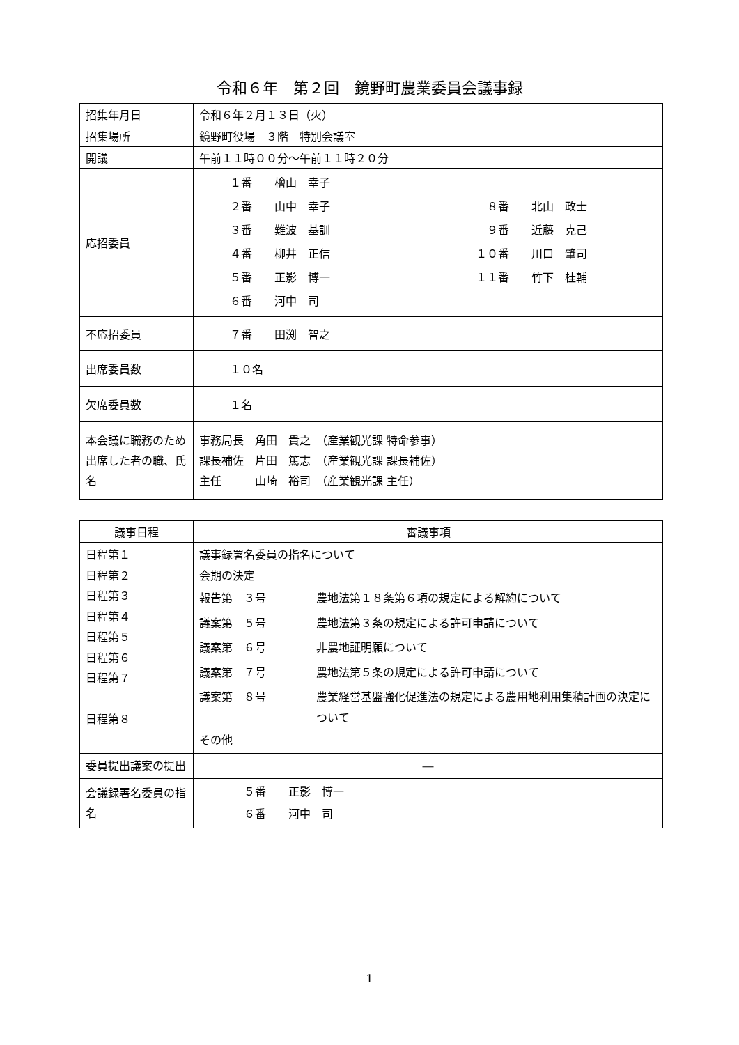令和６年　第２回　鏡野町農業委員会議事録
| 招集年月日 | 令和６年２月１３日（火） |
| 招集場所 | 鏡野町役場 ３階 特別会議室 |
| 開議 | 午前１１時００分～午前１１時２０分 |
| 応招委員 | / １番 檜山 幸子 ２番 山中 幸子 ３番 難波 基訓 ４番 柳井 正信 ５番 正影 博一 ６番 河中 司 / ８番 北山 政士 ９番 近藤 克己 １０番 川口 肇司 １１番 竹下 桂輔 / |
| 不応招委員 | ７番 田渕 智之 |
| 出席委員数 | １０名 |
| 欠席委員数 | １名 |
| 本会議に職務のため出席した者の職、氏名 | 事務局長 角田 貴之 （産業観光課 特命参事） 課長補佐 片田 篤志 （産業観光課 課長補佐） 主任 山崎 裕司 （産業観光課 主任） |
| 議事日程 | 審議事項 |
| --- | --- |
| 日程第１ 日程第２ 日程第３ 日程第４ 日程第５ 日程第６ 日程第７ 日程第８ | 議事録署名委員の指名について 会期の決定 / 報告第 ３号 / 農地法第１８条第６項の規定による解約について / / 議案第 ５号 / 農地法第３条の規定による許可申請について / / 議案第 ６号 / 非農地証明願について / / 議案第 ７号 / 農地法第５条の規定による許可申請について / / 議案第 ８号 / 農業経営基盤強化促進法の規定による農用地利用集積計画の決定について / その他 |
| 委員提出議案の提出 | ― |
| 会議録署名委員の指名 | ５番 正影 博一 ６番 河中 司 |
1